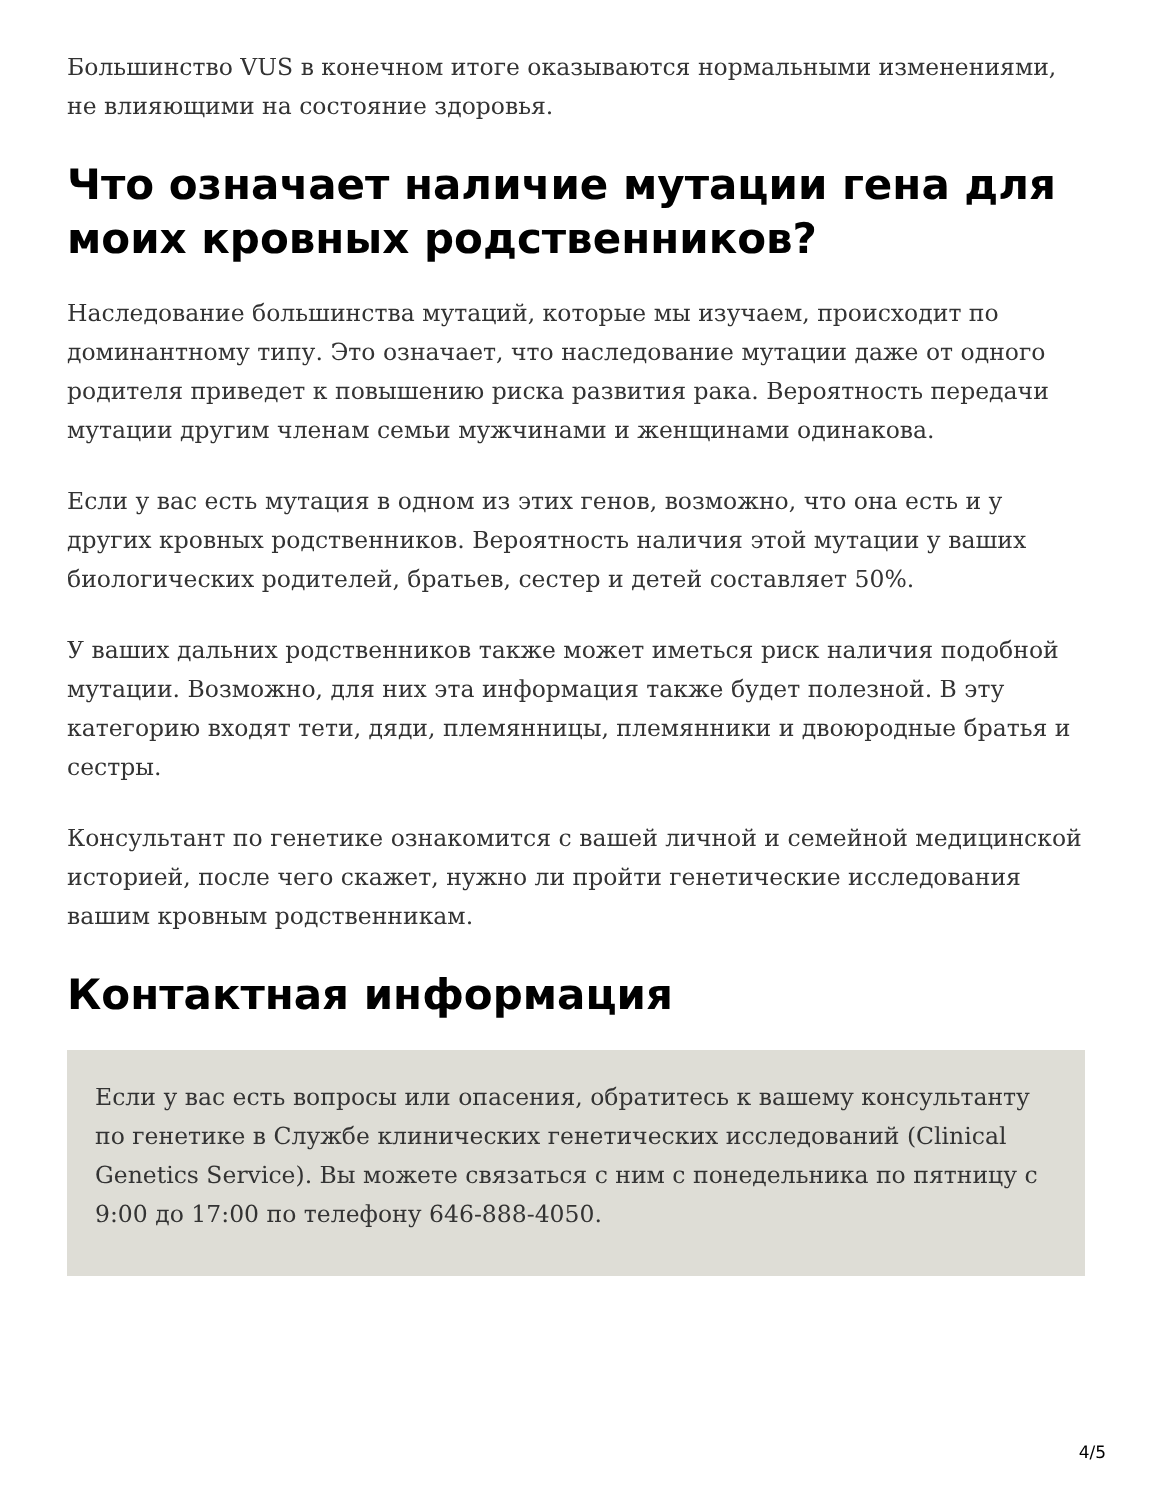Большинство VUS в конечном итоге оказываются нормальными изменениями, не влияющими на состояние здоровья.
Что означает наличие мутации гена для моих кровных родственников?
Наследование большинства мутаций, которые мы изучаем, происходит по доминантному типу. Это означает, что наследование мутации даже от одного родителя приведет к повышению риска развития рака. Вероятность передачи мутации другим членам семьи мужчинами и женщинами одинакова.
Если у вас есть мутация в одном из этих генов, возможно, что она есть и у других кровных родственников. Вероятность наличия этой мутации у ваших биологических родителей, братьев, сестер и детей составляет 50%.
У ваших дальних родственников также может иметься риск наличия подобной мутации. Возможно, для них эта информация также будет полезной. В эту категорию входят тети, дяди, племянницы, племянники и двоюродные братья и сестры.
Консультант по генетике ознакомится с вашей личной и семейной медицинской историей, после чего скажет, нужно ли пройти генетические исследования вашим кровным родственникам.
Контактная информация
Если у вас есть вопросы или опасения, обратитесь к вашему консультанту по генетике в Службе клинических генетических исследований (Clinical Genetics Service). Вы можете связаться с ним с понедельника по пятницу с 9:00 до 17:00 по телефону 646-888-4050.
4/5